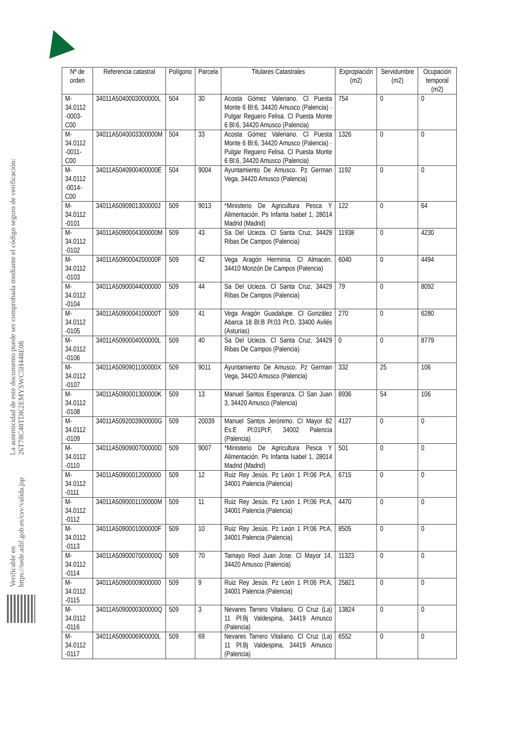La autenticidad de este documento puede ser comprobada mediante el código seguro de verificación: 26T78C40TDK2EMYSWC5H448E08
Verificable en https://sede.adif.gob.es/csv/valida.jsp
| Nº de orden | Referencia catastral | Polígono | Parcela | Titulares Catastrales | Expropiación (m2) | Servidumbre (m2) | Ocupación temporal (m2) |
| --- | --- | --- | --- | --- | --- | --- | --- |
| M-34.0112 -0003-C00 | 34011A5040003000000L | 504 | 30 | Acosta Gómez Valeriano. Cl Puesta Monte 6 Bl:6, 34420 Amusco (Palencia) · Pulgar Reguero Felisa. Cl Puesta Monte 6 Bl:6, 34420 Amusco (Palencia) | 754 | 0 | 0 |
| M-34.0112 -0011-C00 | 34011A5040003300000M | 504 | 33 | Acosta Gómez Valeriano. Cl Puesta Monte 6 Bl:6, 34420 Amusco (Palencia) · Pulgar Reguero Felisa. Cl Puesta Monte 6 Bl:6, 34420 Amusco (Palencia) | 1326 | 0 | 0 |
| M-34.0112 -0014-C00 | 34011A5040900400000E | 504 | 9004 | Ayuntamiento De Amusco. Pz German Vega, 34420 Amusco (Palencia) | 1192 | 0 | 0 |
| M-34.0112 -0101 | 34011A5090901300000J | 509 | 9013 | *Ministerio De Agricultura Pesca Y Alimentación. Ps Infanta Isabel 1, 28014 Madrid (Madrid) | 122 | 0 | 64 |
| M-34.0112 -0102 | 34011A5090004300000M | 509 | 43 | Sa Del Ucieza. Cl Santa Cruz, 34429 Ribas De Campos (Palencia) | 11938 | 0 | 4230 |
| M-34.0112 -0103 | 34011A5090004200000F | 509 | 42 | Vega Aragón Herminia. Cl Almacén, 34410 Monzón De Campos (Palencia) | 6040 | 0 | 4494 |
| M-34.0112 -0104 | 34011A50900044000000 | 509 | 44 | Sa Del Ucieza. Cl Santa Cruz, 34429 Ribas De Campos (Palencia) | 79 | 0 | 8092 |
| M-34.0112 -0105 | 34011A5090004100000T | 509 | 41 | Vega Aragón Guadalupe. Cl González Abarca 18 Bl:B Pl:03 Pt:D, 33400 Avilés (Asturias) | 270 | 0 | 6280 |
| M-34.0112 -0106 | 34011A5090004000000L | 509 | 40 | Sa Del Ucieza. Cl Santa Cruz, 34429 Ribas De Campos (Palencia) | 0 | 0 | 8779 |
| M-34.0112 -0107 | 34011A5090901100000X | 509 | 9011 | Ayuntamiento De Amusco. Pz German Vega, 34420 Amusco (Palencia) | 332 | 25 | 106 |
| M-34.0112 -0108 | 34011A5090001300000K | 509 | 13 | Manuel Santos Esperanza. Cl San Juan 3, 34420 Amusco (Palencia) | 8936 | 54 | 106 |
| M-34.0112 -0109 | 34011A5092003900000G | 509 | 20039 | Manuel Santos Jerónimo. Cl Mayor 82 Es:E Pl:01Pt:F, 34002 Palencia (Palencia) | 4127 | 0 | 0 |
| M-34.0112 -0110 | 34011A5090900700000D | 509 | 9007 | *Ministerio De Agricultura Pesca Y Alimentación. Ps Infanta Isabel 1, 28014 Madrid (Madrid) | 501 | 0 | 0 |
| M-34.0112 -0111 | 34011A50900012000000 | 509 | 12 | Ruiz Rey Jesús. Pz León 1 Pl:06 Pt:A, 34001 Palencia (Palencia) | 6715 | 0 | 0 |
| M-34.0112 -0112 | 34011A5090001100000M | 509 | 11 | Ruiz Rey Jesús. Pz León 1 Pl:06 Pt:A, 34001 Palencia (Palencia) | 4470 | 0 | 0 |
| M-34.0112 -0113 | 34011A5090001000000F | 509 | 10 | Ruiz Rey Jesús. Pz León 1 Pl:06 Pt:A, 34001 Palencia (Palencia) | 8505 | 0 | 0 |
| M-34.0112 -0114 | 34011A5090007000000Q | 509 | 70 | Tamayo Reol Juan Jose. Cl Mayor 14, 34420 Amusco (Palencia) | 11323 | 0 | 0 |
| M-34.0112 -0115 | 34011A50900009000000 | 509 | 9 | Ruiz Rey Jesús. Pz León 1 Pl:06 Pt:A, 34001 Palencia (Palencia) | 25821 | 0 | 0 |
| M-34.0112 -0116 | 34011A5090000300000Q | 509 | 3 | Nevares Tarrero Vitaliano. Cl Cruz (La) 11 Pl:Bj Valdespina, 34419 Amusco (Palencia) | 13824 | 0 | 0 |
| M-34.0112 -0117 | 34011A5090006900000L | 509 | 69 | Nevares Tarrero Vitaliano. Cl Cruz (La) 11 Pl:Bj Valdespina, 34419 Amusco (Palencia) | 6552 | 0 | 0 |